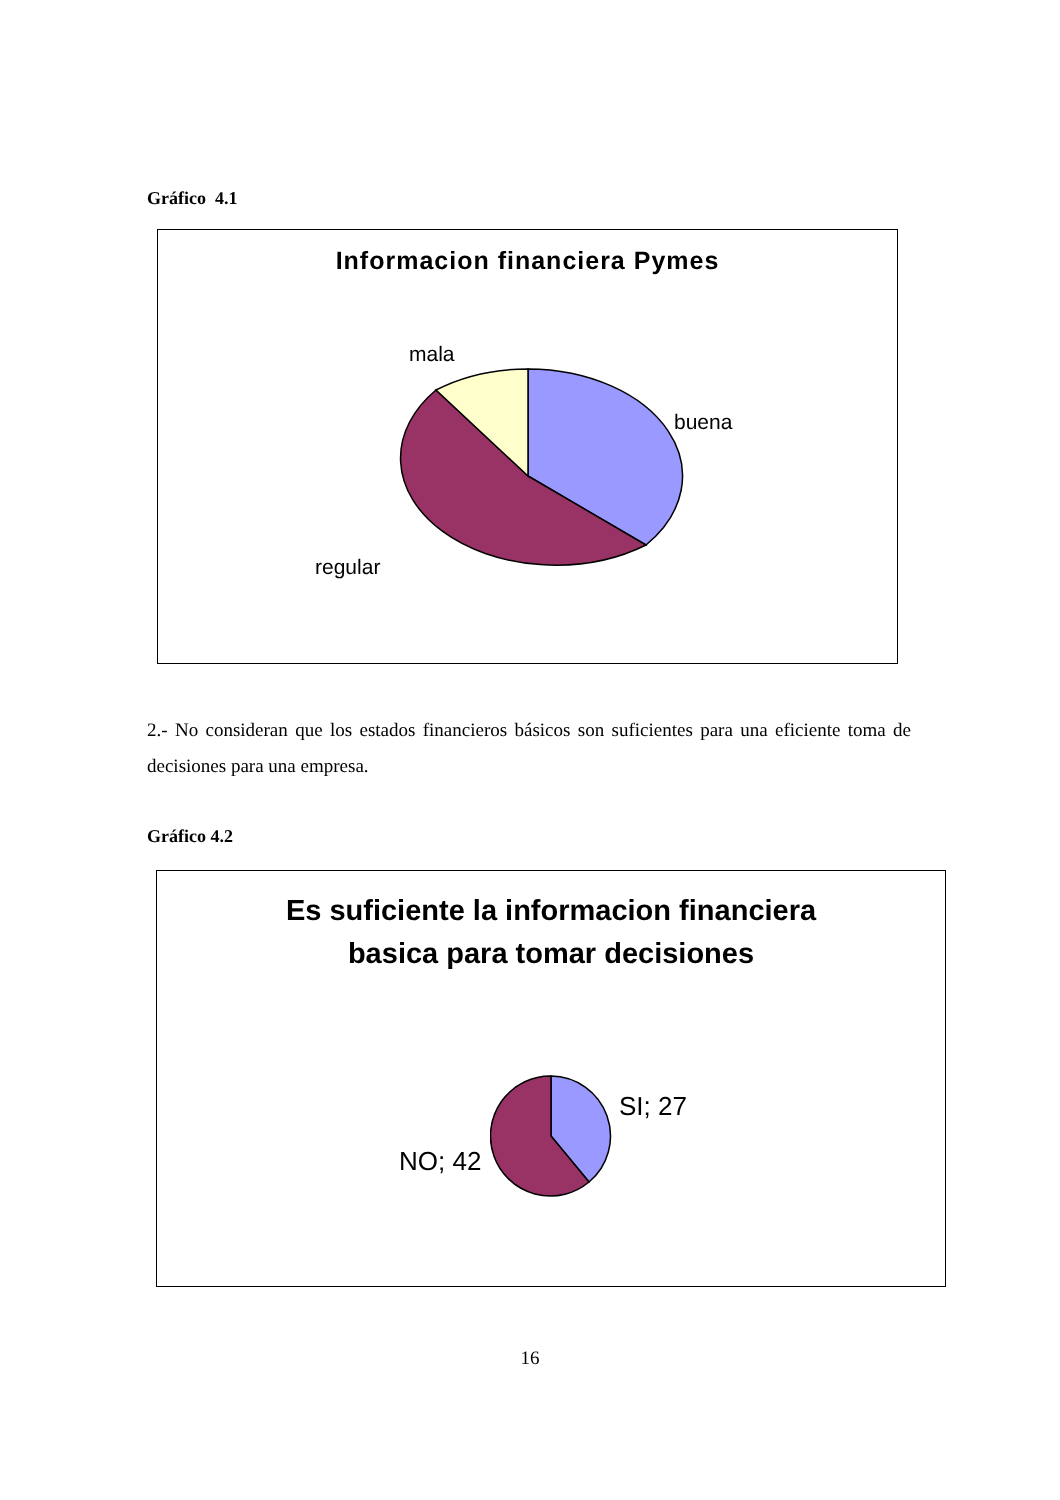Gráfico 4.1
Informacion financiera Pymes
mala
buena
regular
2.- No consideran que los estados financieros básicos son suficientes para una eficiente toma de decisiones para una empresa.
Gráfico 4.2
Es suficiente la informacion financiera
basica para tomar decisiones
SI; 27
NO; 42
16